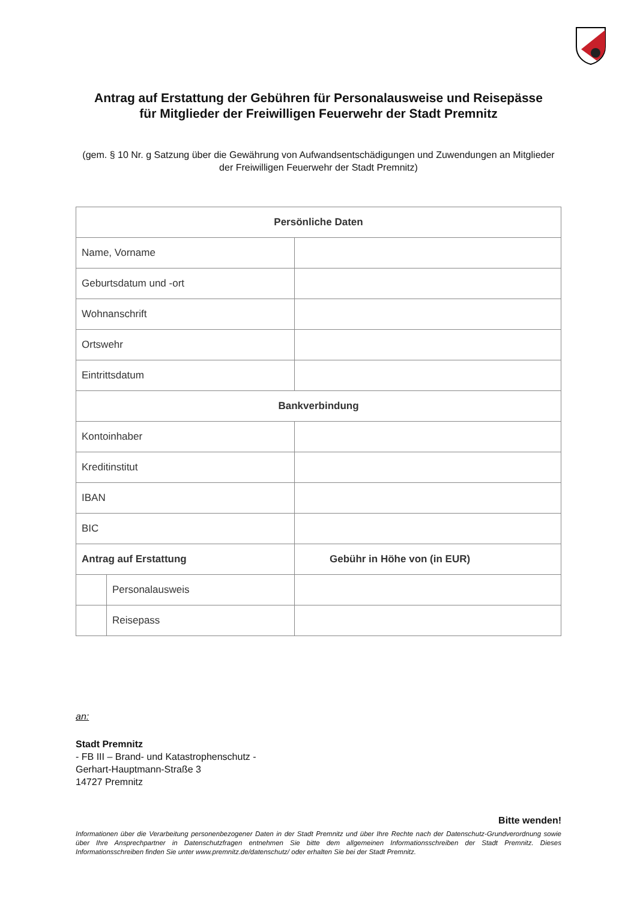Antrag auf Erstattung der Gebühren für Personalausweise und Reisepässe
für Mitglieder der Freiwilligen Feuerwehr der Stadt Premnitz
(gem. § 10 Nr. g Satzung über die Gewährung von Aufwandsentschädigungen und Zuwendungen an Mitglieder der Freiwilligen Feuerwehr der Stadt Premnitz)
| Persönliche Daten | | |
| Name, Vorname | | |
| Geburtsdatum und -ort | | |
| Wohnanschrift | | |
| Ortswehr | | |
| Eintrittsdatum | | |
| Bankverbindung | | |
| Kontoinhaber | | |
| Kreditinstitut | | |
| IBAN | | |
| BIC | | |
| Antrag auf Erstattung | | Gebühr in Höhe von (in EUR) |
| | Personalausweis | |
| | Reisepass | |
an:
Stadt Premnitz
- FB III – Brand- und Katastrophenschutz -
Gerhart-Hauptmann-Straße 3
14727 Premnitz
Bitte wenden!
Informationen über die Verarbeitung personenbezogener Daten in der Stadt Premnitz und über Ihre Rechte nach der Datenschutz-Grundverordnung sowie über Ihre Ansprechpartner in Datenschutzfragen entnehmen Sie bitte dem allgemeinen Informationsschreiben der Stadt Premnitz. Dieses Informationsschreiben finden Sie unter www.premnitz.de/datenschutz/ oder erhalten Sie bei der Stadt Premnitz.